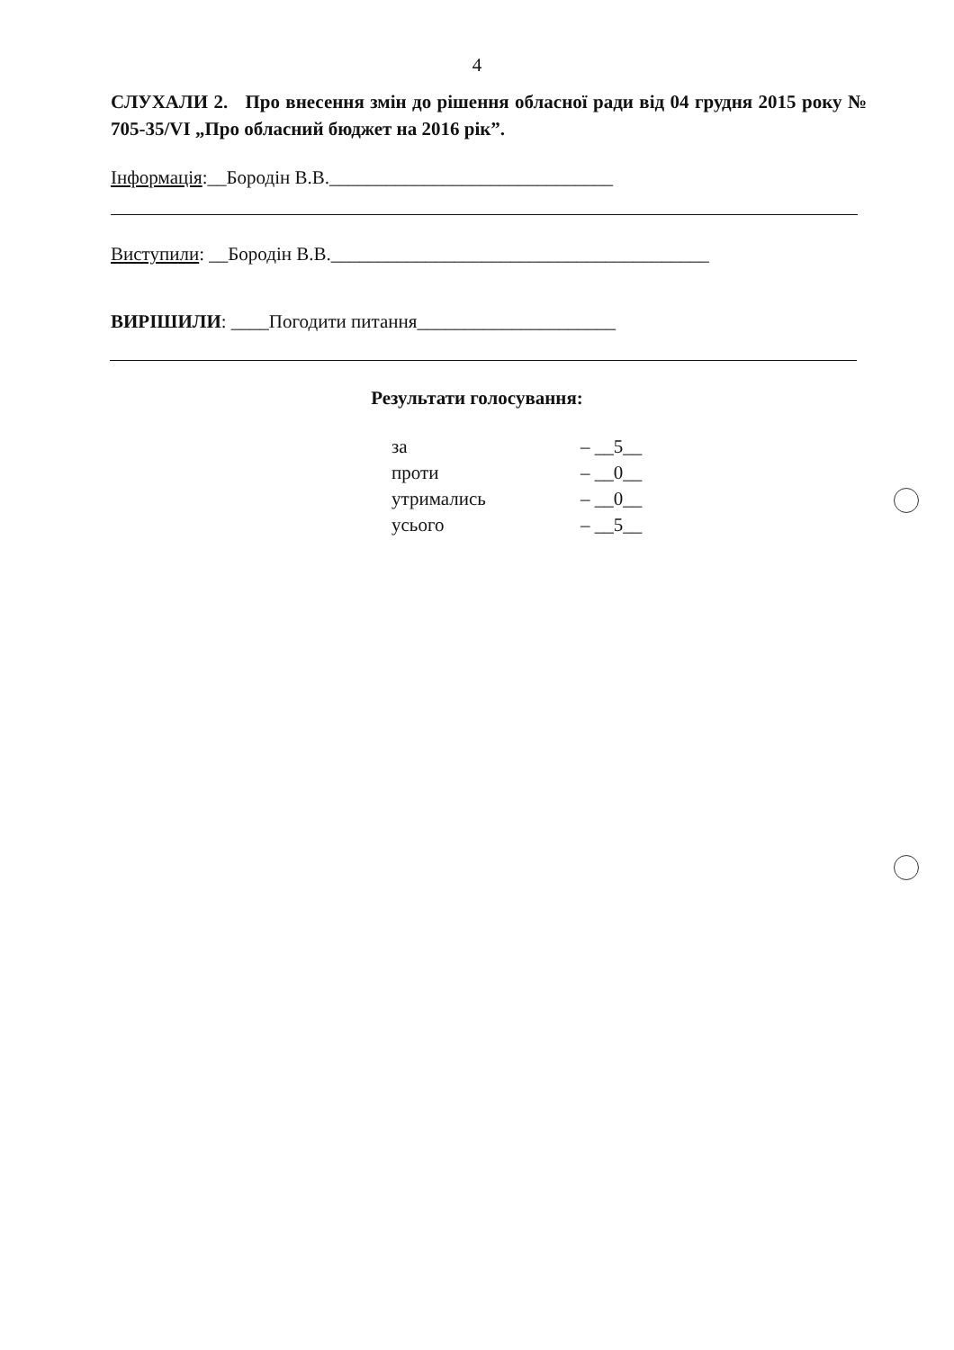4
СЛУХАЛИ 2. Про внесення змін до рішення обласної ради від 04 грудня 2015 року № 705-35/VI „Про обласний бюджет на 2016 рік”.
Інформація:__Бородін В.В.______________________________
Виступили: __Бородін В.В.________________________________________
ВИРІШИЛИ: ____Погодити питання_____________________
Результати голосування:
| за | – __5__ |
| проти | – __0__ |
| утримались | – __0__ |
| усього | – __5__ |